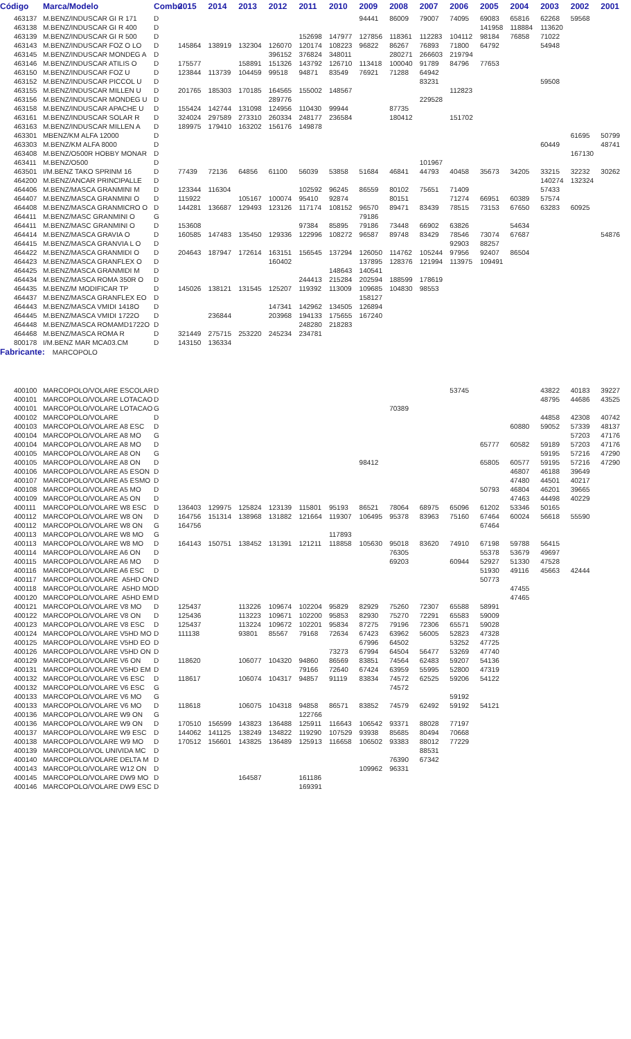| Código | | Marca/Modelo | Combu | 2015 | 2014 | 2013 | 2012 | 2011 | 2010 | 2009 | 2008 | 2007 | 2006 | 2005 | 2004 | 2003 | 2002 | 2001 |
| --- | --- | --- | --- | --- | --- | --- | --- | --- | --- | --- | --- | --- | --- | --- | --- | --- | --- | --- |
| | 463137 | M.BENZ/INDUSCAR GI R 171 | D | | | | | | | 94441 | 86009 | 79007 | 74095 | 69083 | 65816 | 62268 | 59568 | |
| | 463138 | M.BENZ/INDUSCAR GI R 400 | D | | | | | | | | | | | 141958 | 118884 | 113620 | | |
| | 463139 | M.BENZ/INDUSCAR GI R 500 | D | | | | | 152698 | 147977 | 127856 | 118361 | 112283 | 104112 | 98184 | 76858 | 71022 | | |
| | 463143 | M.BENZ/INDUSCAR FOZ O LO | D | 145864 | 138919 | 132304 | 126070 | 120174 | 108223 | 96822 | 86267 | 76893 | 71800 | 64792 | | 54948 | | |
| | 463145 | M.BENZ/INDUSCAR MONDEG A | D | | | | 396152 | 376824 | 348011 | | 280271 | 266603 | 219794 | | | | | |
| | 463146 | M.BENZ/INDUSCAR ATILIS O | D | 175577 | | 158891 | 151326 | 143792 | 126710 | 113418 | 100040 | 91789 | 84796 | 77653 | | | | |
| | 463150 | M.BENZ/INDUSCAR FOZ U | D | 123844 | 113739 | 104459 | 99518 | 94871 | 83549 | 76921 | 71288 | 64942 | | | | | | |
| | 463152 | M.BENZ/INDUSCAR PICCOL U | D | | | | | | | | | 83231 | | | | 59508 | | |
| | 463155 | M.BENZ/INDUSCAR MILLEN U | D | 201765 | 185303 | 170185 | 164565 | 155002 | 148567 | | | | 112823 | | | | | |
| | 463156 | M.BENZ/INDUSCAR MONDEG U | D | | | | 289776 | | | | | 229528 | | | | | | |
| | 463158 | M.BENZ/INDUSCAR APACHE U | D | 155424 | 142744 | 131098 | 124956 | 110430 | 99944 | | 87735 | | | | | | | |
| | 463161 | M.BENZ/INDUSCAR SOLAR R | D | 324024 | 297589 | 273310 | 260334 | 248177 | 236584 | | 180412 | | 151702 | | | | | |
| | 463163 | M.BENZ/INDUSCAR MILLEN A | D | 189975 | 179410 | 163202 | 156176 | 149878 | | | | | | | | | | |
| | 463301 | MBENZ/KM ALFA 12000 | D | | | | | | | | | | | | | | 61695 | 50799 |
| | 463303 | M.BENZ/KM ALFA 8000 | D | | | | | | | | | | | | | 60449 | | 48741 |
| | 463408 | M.BENZ/O500R HOBBY MONAR | D | | | | | | | | | | | | | | 167130 | |
| | 463411 | M.BENZ/O500 | D | | | | | | | | | 101967 | | | | | | |
| | 463501 | I/M.BENZ TAKO SPRINM 16 | D | 77439 | 72136 | 64856 | 61100 | 56039 | 53858 | 51684 | 46841 | 44793 | 40458 | 35673 | 34205 | 33215 | 32232 | 30262 |
| | 464200 | M.BENZ/ANCAR PRINCIPALLE | D | | | | | | | | | | | | | 140274 | 132324 | |
| | 464406 | M.BENZ/MASCA GRANMINI M | D | 123344 | 116304 | | | 102592 | 96245 | 86559 | 80102 | 75651 | 71409 | | | 57433 | | |
| | 464407 | M.BENZ/MASCA GRANMINI O | D | 115922 | | 105167 | 100074 | 95410 | 92874 | | 80151 | | 71274 | 66951 | 60389 | 57574 | | |
| | 464408 | M.BENZ/MASCA GRANMICRO O | D | 144281 | 136687 | 129493 | 123126 | 117174 | 108152 | 96570 | 89471 | 83439 | 78515 | 73153 | 67650 | 63283 | 60925 | |
| | 464411 | M.BENZ/MASC GRANMINI O | G | | | | | | | 79186 | | | | | | | | |
| | 464411 | M.BENZ/MASC GRANMINI O | D | 153608 | | | | 97384 | 85895 | 79186 | 73448 | 66902 | 63826 | | 54634 | | | |
| | 464414 | M.BENZ/MASCA GRAVIA O | D | 160585 | 147483 | 135450 | 129336 | 122996 | 108272 | 96587 | 89748 | 83429 | 78546 | 73074 | 67687 | | | 54876 |
| | 464415 | M.BENZ/MASCA GRANVIA L O | D | | | | | | | | | | 92903 | 88257 | | | | |
| | 464422 | M.BENZ/MASCA GRANMIDI O | D | 204643 | 187947 | 172614 | 163151 | 156545 | 137294 | 126050 | 114762 | 105244 | 97956 | 92407 | 86504 | | | |
| | 464423 | M.BENZ/MASCA GRANFLEX O | D | | | | 160402 | | | 137895 | 128376 | 121994 | 113975 | 109491 | | | | |
| | 464425 | M.BENZ/MASCA GRANMIDI M | D | | | | | | 148643 | 140541 | | | | | | | | |
| | 464434 | M.BENZ/MASCA ROMA 350R O | D | | | | | 244413 | 215284 | 202594 | 188599 | 178619 | | | | | | |
| | 464435 | M.BENZ/M MODIFICAR TP | D | 145026 | 138121 | 131545 | 125207 | 119392 | 113009 | 109685 | 104830 | 98553 | | | | | | |
| | 464437 | M.BENZ/MASCA GRANFLEX EO | D | | | | | | | 158127 | | | | | | | | |
| | 464443 | M.BENZ/MASCA VMIDI 1418O | D | | | | 147341 | 142962 | 134505 | 126894 | | | | | | | | |
| | 464445 | M.BENZ/MASCA VMIDI 1722O | D | | 236844 | | 203968 | 194133 | 175655 | 167240 | | | | | | | | |
| | 464448 | M.BENZ/MASCA ROMAMD1722O | D | | | | | 248280 | 218283 | | | | | | | | | |
| | 464468 | M.BENZ/MASCA ROMA R | D | 321449 | 275715 | 253220 | 245234 | 234781 | | | | | | | | | | |
| | 800178 | I/M.BENZ MAR MCA03.CM | D | 143150 | 136334 | | | | | | | | | | | | | |
| Fabricante: MARCOPOLO | | | | | | | | | | | | | | | | | | |
| | 400100 | MARCOPOLO/VOLARE ESCOLAR | D | | | | | | | | | | 53745 | | | 43822 | 40183 | 39227 |
| | 400101 | MARCOPOLO/VOLARE LOTACAO | D | | | | | | | | | | | | | 48795 | 44686 | 43525 |
| | 400101 | MARCOPOLO/VOLARE LOTACAO | G | | | | | | | | 70389 | | | | | | | |
| | 400102 | MARCOPOLO/VOLARE | D | | | | | | | | | | | | | 44858 | 42308 | 40742 |
| | 400103 | MARCOPOLO/VOLARE A8 ESC | D | | | | | | | | | | | | 60880 | 59052 | 57339 | 48137 |
| | 400104 | MARCOPOLO/VOLARE A8 MO | G | | | | | | | | | | | | | | 57203 | 47176 |
| | 400104 | MARCOPOLO/VOLARE A8 MO | D | | | | | | | | | | | 65777 | 60582 | 59189 | 57203 | 47176 |
| | 400105 | MARCOPOLO/VOLARE A8 ON | G | | | | | | | | | | | | | 59195 | 57216 | 47290 |
| | 400105 | MARCOPOLO/VOLARE A8 ON | D | | | | | | | 98412 | | | | 65805 | 60577 | 59195 | 57216 | 47290 |
| | 400106 | MARCOPOLO/VOLARE A5 ESON | D | | | | | | | | | | | | 46807 | 46188 | 39649 | |
| | 400107 | MARCOPOLO/VOLARE A5 ESMO | D | | | | | | | | | | | | 47480 | 44501 | 40217 | |
| | 400108 | MARCOPOLO/VOLARE A5 MO | D | | | | | | | | | | | 50793 | 46804 | 46201 | 39665 | |
| | 400109 | MARCOPOLO/VOLARE A5 ON | D | | | | | | | | | | | | 47463 | 44498 | 40229 | |
| | 400111 | MARCOPOLO/VOLARE W8 ESC | D | 136403 | 129975 | 125824 | 123139 | 115801 | 95193 | 86521 | 78064 | 68975 | 65096 | 61202 | 53346 | 50165 | | |
| | 400112 | MARCOPOLO/VOLARE W8 ON | D | 164756 | 151314 | 138968 | 131882 | 121664 | 119307 | 106495 | 95378 | 83963 | 75160 | 67464 | 60024 | 56618 | 55590 | |
| | 400112 | MARCOPOLO/VOLARE W8 ON | G | 164756 | | | | | | | | | | 67464 | | | | |
| | 400113 | MARCOPOLO/VOLARE W8 MO | G | | | | | | 117893 | | | | | | | | | |
| | 400113 | MARCOPOLO/VOLARE W8 MO | D | 164143 | 150751 | 138452 | 131391 | 121211 | 118858 | 105630 | 95018 | 83620 | 74910 | 67198 | 59788 | 56415 | | |
| | 400114 | MARCOPOLO/VOLARE A6 ON | D | | | | | | | | 76305 | | | 55378 | 53679 | 49697 | | |
| | 400115 | MARCOPOLO/VOLARE A6 MO | D | | | | | | | | 69203 | | 60944 | 52927 | 51330 | 47528 | | |
| | 400116 | MARCOPOLO/VOLARE A6 ESC | D | | | | | | | | | | | 51930 | 49116 | 45663 | 42444 | |
| | 400117 | MARCOPOLO/VOLARE A5HD ON | D | | | | | | | | | | | 50773 | | | | |
| | 400118 | MARCOPOLO/VOLARE A5HD MO | D | | | | | | | | | | | | 47455 | | | |
| | 400120 | MARCOPOLO/VOLARE A5HD EM | D | | | | | | | | | | | | 47465 | | | |
| | 400121 | MARCOPOLO/VOLARE V8 MO | D | 125437 | | 113226 | 109674 | 102204 | 95829 | 82929 | 75260 | 72307 | 65588 | 58991 | | | | |
| | 400122 | MARCOPOLO/VOLARE V8 ON | D | 125436 | | 113223 | 109671 | 102200 | 95853 | 82930 | 75270 | 72291 | 65583 | 59009 | | | | |
| | 400123 | MARCOPOLO/VOLARE V8 ESC | D | 125437 | | 113224 | 109672 | 102201 | 95834 | 87275 | 79196 | 72306 | 65571 | 59028 | | | | |
| | 400124 | MARCOPOLO/VOLARE V5HD MO | D | 111138 | | 93801 | 85567 | 79168 | 72634 | 67423 | 63962 | 56005 | 52823 | 47328 | | | | |
| | 400125 | MARCOPOLO/VOLARE V5HD EO | D | | | | | | | 67996 | 64502 | | 53252 | 47725 | | | | |
| | 400126 | MARCOPOLO/VOLARE V5HD ON | D | | | | | | 73273 | 67994 | 64504 | 56477 | 53269 | 47740 | | | | |
| | 400129 | MARCOPOLO/VOLARE V6 ON | D | 118620 | | 106077 | 104320 | 94860 | 86569 | 83851 | 74564 | 62483 | 59207 | 54136 | | | | |
| | 400131 | MARCOPOLO/VOLARE V5HD EM | D | | | | | 79166 | 72640 | 67424 | 63959 | 55995 | 52800 | 47319 | | | | |
| | 400132 | MARCOPOLO/VOLARE V6 ESC | D | 118617 | | 106074 | 104317 | 94857 | 91119 | 83834 | 74572 | 62525 | 59206 | 54122 | | | | |
| | 400132 | MARCOPOLO/VOLARE V6 ESC | G | | | | | | | | 74572 | | | | | | | |
| | 400133 | MARCOPOLO/VOLARE V6 MO | G | | | | | | | | | | 59192 | | | | | |
| | 400133 | MARCOPOLO/VOLARE V6 MO | D | 118618 | | 106075 | 104318 | 94858 | 86571 | 83852 | 74579 | 62492 | 59192 | 54121 | | | | |
| | 400136 | MARCOPOLO/VOLARE W9 ON | G | | | | | 122766 | | | | | | | | | | |
| | 400136 | MARCOPOLO/VOLARE W9 ON | D | 170510 | 156599 | 143823 | 136488 | 125911 | 116643 | 106542 | 93371 | 88028 | 77197 | | | | | |
| | 400137 | MARCOPOLO/VOLARE W9 ESC | D | 144062 | 141125 | 138249 | 134822 | 119290 | 107529 | 93938 | 85685 | 80494 | 70668 | | | | | |
| | 400138 | MARCOPOLO/VOLARE W9 MO | D | 170512 | 156601 | 143825 | 136489 | 125913 | 116658 | 106502 | 93383 | 88012 | 77229 | | | | | |
| | 400139 | MARCOPOLO/VOL UNIVIDA MC | D | | | | | | | | | 88531 | | | | | | |
| | 400140 | MARCOPOLO/VOLARE DELTA M | D | | | | | | | | 76390 | 67342 | | | | | | |
| | 400143 | MARCOPOLO/VOLARE W12 ON | D | | | | | | | 109962 | 96331 | | | | | | | |
| | 400145 | MARCOPOLO/VOLARE DW9 MO | D | | | 164587 | | 161186 | | | | | | | | | | |
| | 400146 | MARCOPOLO/VOLARE DW9 ESC | D | | | | | 169391 | | | | | | | | | | |